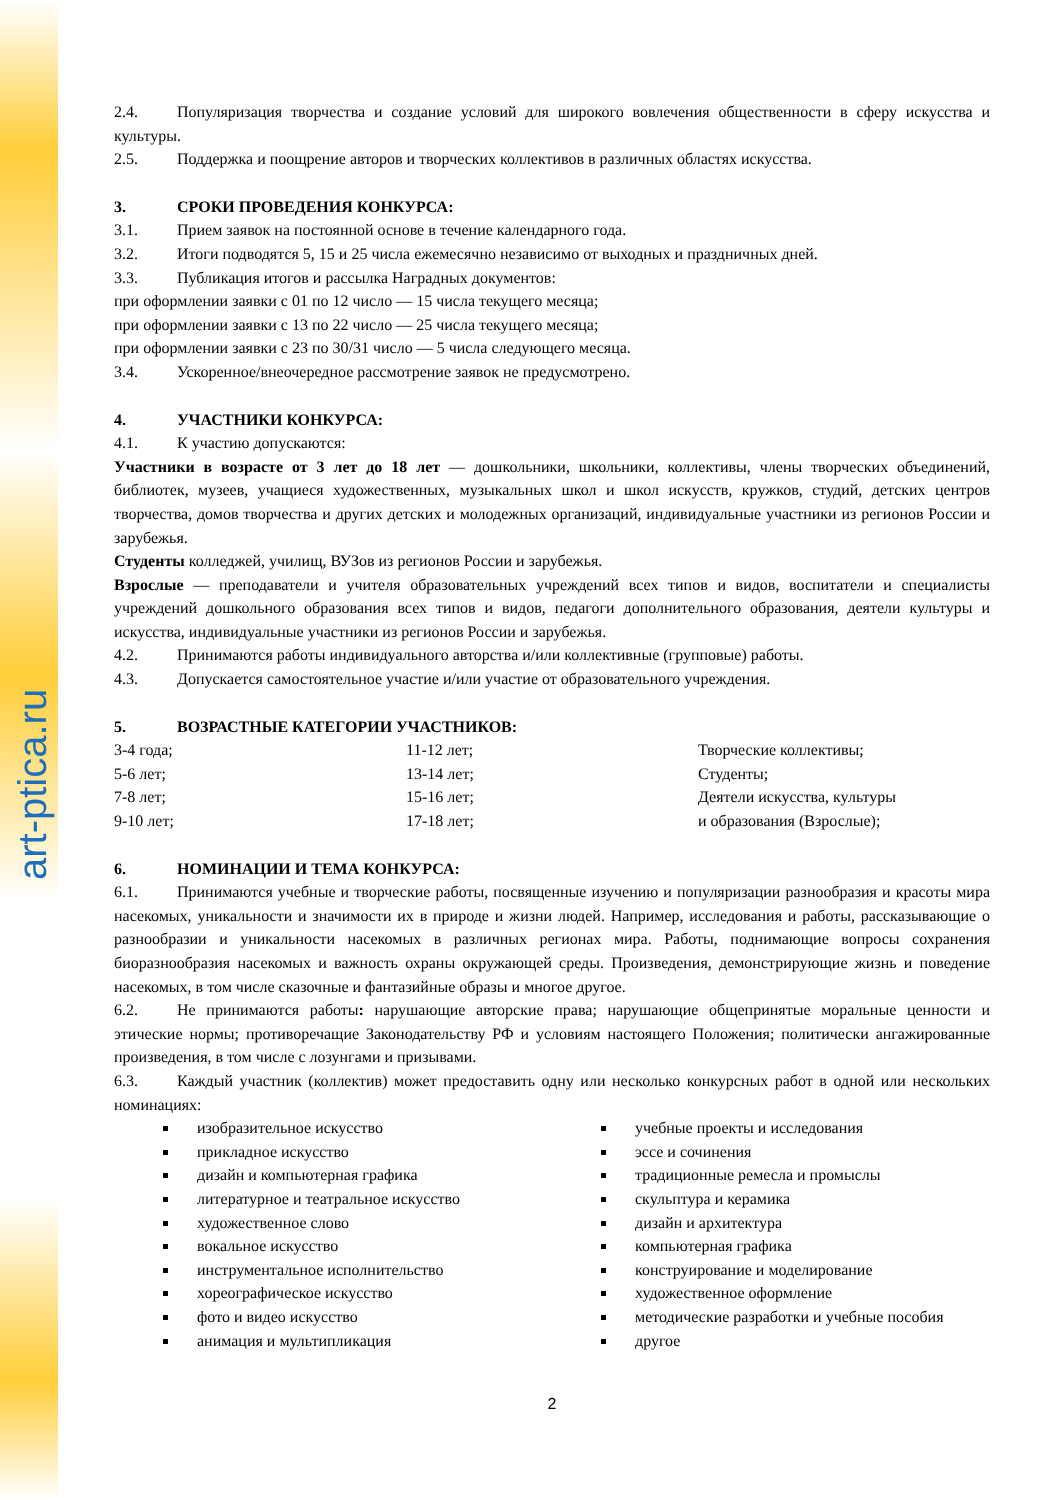art-ptica.ru
2.4. Популяризация творчества и создание условий для широкого вовлечения общественности в сферу искусства и культуры.
2.5. Поддержка и поощрение авторов и творческих коллективов в различных областях искусства.
3. СРОКИ ПРОВЕДЕНИЯ КОНКУРСА:
3.1. Прием заявок на постоянной основе в течение календарного года.
3.2. Итоги подводятся 5, 15 и 25 числа ежемесячно независимо от выходных и праздничных дней.
3.3. Публикация итогов и рассылка Наградных документов:
при оформлении заявки с 01 по 12 число — 15 числа текущего месяца;
при оформлении заявки с 13 по 22 число — 25 числа текущего месяца;
при оформлении заявки с 23 по 30/31 число — 5 числа следующего месяца.
3.4. Ускоренное/внеочередное рассмотрение заявок не предусмотрено.
4. УЧАСТНИКИ КОНКУРСА:
4.1. К участию допускаются:
Участники в возрасте от 3 лет до 18 лет — дошкольники, школьники, коллективы, члены творческих объединений, библиотек, музеев, учащиеся художественных, музыкальных школ и школ искусств, кружков, студий, детских центров творчества, домов творчества и других детских и молодежных организаций, индивидуальные участники из регионов России и зарубежья.
Студенты колледжей, училищ, ВУЗов из регионов России и зарубежья.
Взрослые — преподаватели и учителя образовательных учреждений всех типов и видов, воспитатели и специалисты учреждений дошкольного образования всех типов и видов, педагоги дополнительного образования, деятели культуры и искусства, индивидуальные участники из регионов России и зарубежья.
4.2. Принимаются работы индивидуального авторства и/или коллективные (групповые) работы.
4.3. Допускается самостоятельное участие и/или участие от образовательного учреждения.
5. ВОЗРАСТНЫЕ КАТЕГОРИИ УЧАСТНИКОВ:
3-4 года;
5-6 лет;
7-8 лет;
9-10 лет;
11-12 лет;
13-14 лет;
15-16 лет;
17-18 лет;
Творческие коллективы;
Студенты;
Деятели искусства, культуры
и образования (Взрослые);
6. НОМИНАЦИИ И ТЕМА КОНКУРСА:
6.1. Принимаются учебные и творческие работы, посвященные изучению и популяризации разнообразия и красоты мира насекомых, уникальности и значимости их в природе и жизни людей. Например, исследования и работы, рассказывающие о разнообразии и уникальности насекомых в различных регионах мира. Работы, поднимающие вопросы сохранения биоразнообразия насекомых и важность охраны окружающей среды. Произведения, демонстрирующие жизнь и поведение насекомых, в том числе сказочные и фантазийные образы и многое другое.
6.2. Не принимаются работы: нарушающие авторские права; нарушающие общепринятые моральные ценности и этические нормы; противоречащие Законодательству РФ и условиям настоящего Положения; политически ангажированные произведения, в том числе с лозунгами и призывами.
6.3. Каждый участник (коллектив) может предоставить одну или несколько конкурсных работ в одной или нескольких номинациях:
изобразительное искусство
прикладное искусство
дизайн и компьютерная графика
литературное и театральное искусство
художественное слово
вокальное искусство
инструментальное исполнительство
хореографическое искусство
фото и видео искусство
анимация и мультипликация
учебные проекты и исследования
эссе и сочинения
традиционные ремесла и промыслы
скульптура и керамика
дизайн и архитектура
компьютерная графика
конструирование и моделирование
художественное оформление
методические разработки и учебные пособия
другое
2